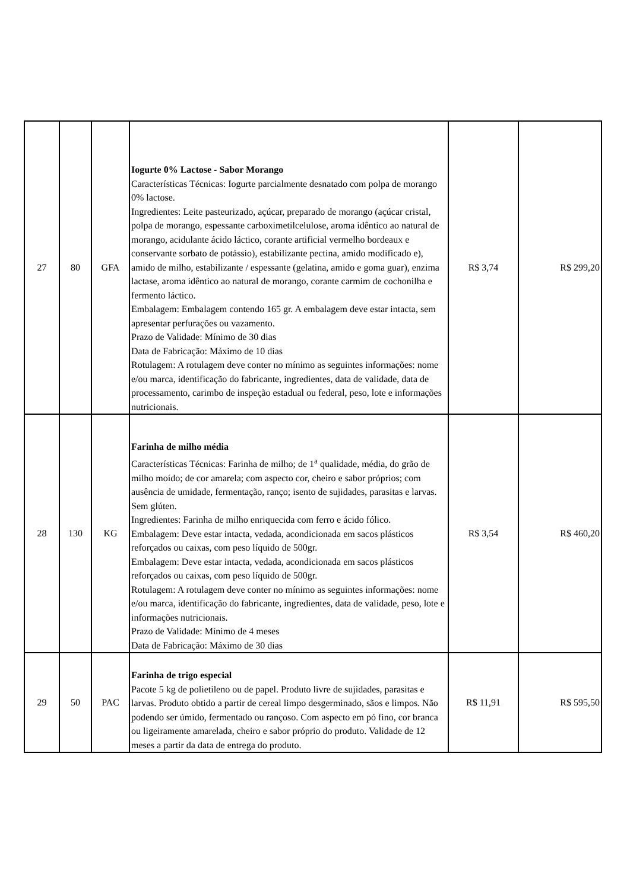| 27 | 80 | GFA | Iogurte 0% Lactose - Sabor Morango Características Técnicas: Iogurte parcialmente desnatado com polpa de morango 0% lactose. Ingredientes: Leite pasteurizado, açúcar, preparado de morango (açúcar cristal, polpa de morango, espessante carboximetilcelulose, aroma idêntico ao natural de morango, acidulante ácido láctico, corante artificial vermelho bordeaux e conservante sorbato de potássio), estabilizante pectina, amido modificado e), amido de milho, estabilizante / espessante (gelatina, amido e goma guar), enzima lactase, aroma idêntico ao natural de morango, corante carmim de cochonilha e fermento láctico. Embalagem: Embalagem contendo 165 gr. A embalagem deve estar intacta, sem apresentar perfurações ou vazamento. Prazo de Validade: Mínimo de 30 dias Data de Fabricação: Máximo de 10 dias Rotulagem: A rotulagem deve conter no mínimo as seguintes informações: nome e/ou marca, identificação do fabricante, ingredientes, data de validade, data de processamento, carimbo de inspeção estadual ou federal, peso, lote e informações nutricionais. | R$ 3,74 | R$ 299,20 |
| 28 | 130 | KG | Farinha de milho média Características Técnicas: Farinha de milho; de 1<sup>a</sup> qualidade, média, do grão de milho moído; de cor amarela; com aspecto cor, cheiro e sabor próprios; com ausência de umidade, fermentação, ranço; isento de sujidades, parasitas e larvas. Sem glúten. Ingredientes: Farinha de milho enriquecida com ferro e ácido fólico. Embalagem: Deve estar intacta, vedada, acondicionada em sacos plásticos reforçados ou caixas, com peso líquido de 500gr. Embalagem: Deve estar intacta, vedada, acondicionada em sacos plásticos reforçados ou caixas, com peso líquido de 500gr. Rotulagem: A rotulagem deve conter no mínimo as seguintes informações: nome e/ou marca, identificação do fabricante, ingredientes, data de validade, peso, lote e informações nutricionais. Prazo de Validade: Mínimo de 4 meses Data de Fabricação: Máximo de 30 dias | R$ 3,54 | R$ 460,20 |
| 29 | 50 | PAC | Farinha de trigo especial Pacote 5 kg de polietileno ou de papel. Produto livre de sujidades, parasitas e larvas. Produto obtido a partir de cereal limpo desgerminado, sãos e limpos. Não podendo ser úmido, fermentado ou rançoso. Com aspecto em pó fino, cor branca ou ligeiramente amarelada, cheiro e sabor próprio do produto. Validade de 12 meses a partir da data de entrega do produto. | R$ 11,91 | R$ 595,50 |